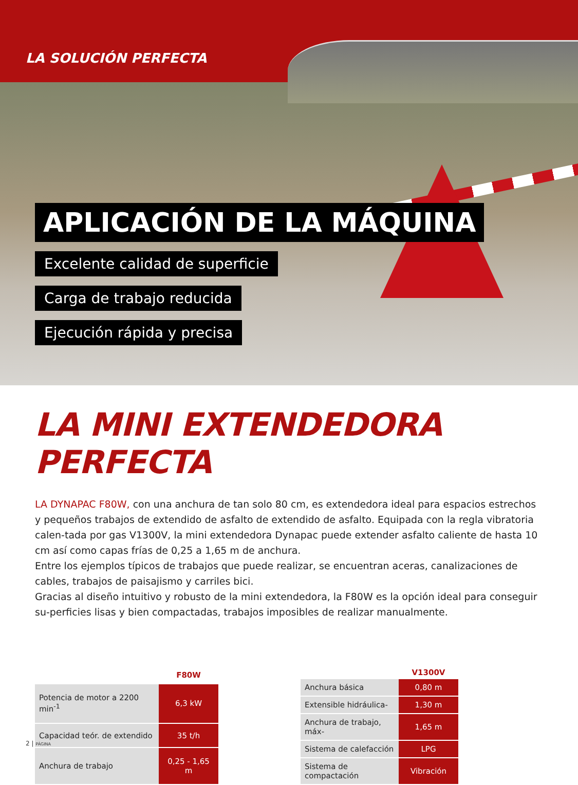LA SOLUCIÓN PERFECTA
APLICACIÓN DE LA MÁQUINA
Excelente calidad de superficie
Carga de trabajo reducida
Ejecución rápida y precisa
LA MINI EXTENDEDORA PERFECTA
LA DYNAPAC F80W, con una anchura de tan solo 80 cm, es extendedora ideal para espacios estrechos y pequeños trabajos de extendido de asfalto de extendido de asfalto. Equipada con la regla vibratoria calen-tada por gas V1300V, la mini extendedora Dynapac puede extender asfalto caliente de hasta 10 cm así como capas frías de 0,25 a 1,65 m de anchura.
Entre los ejemplos típicos de trabajos que puede realizar, se encuentran aceras, canalizaciones de cables, trabajos de paisajismo y carriles bici.
Gracias al diseño intuitivo y robusto de la mini extendedora, la F80W es la opción ideal para conseguir su-perficies lisas y bien compactadas, trabajos imposibles de realizar manualmente.
| | F80W |
| --- | --- |
| Potencia de motor a 2200 min<sup>-1</sup> | 6,3 kW |
| Capacidad teór. de extendido | 35 t/h |
| Anchura de trabajo | 0,25 - 1,65 m |
| | V1300V |
| --- | --- |
| Anchura básica | 0,80 m |
| Extensible hidráulica- | 1,30 m |
| Anchura de trabajo, máx- | 1,65 m |
| Sistema de calefacción | LPG |
| Sistema de compactación | Vibración |
2 | PÁGINA